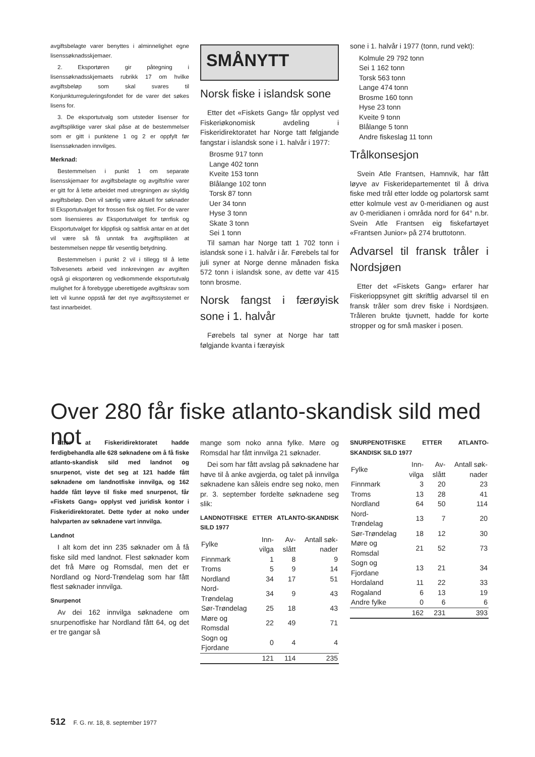avgiftsbelagte varer benyttes i alminnelighet egne lisenssøknadsskjemaer.
2. Eksportøren gir påtegning i lisenssøknadsskjemaets rubrikk 17 om hvilke avgiftsbeløp som skal svares til Konjunkturreguleringsfondet for de varer det søkes lisens for.
3. De eksportutvalg som utsteder lisenser for avgiftspliktige varer skal påse at de bestemmelser som er gitt i punktene 1 og 2 er oppfylt før lisenssøknaden innvilges.
Merknad:
Bestemmelsen i punkt 1 om separate lisensskjemaer for avgiftsbelagte og avgiftsfrie varer er gitt for å lette arbeidet med utregningen av skyldig avgiftsbeløp. Den vil særlig være aktuell for søknader til Eksportutvalget for frossen fisk og filet. For de varer som lisensieres av Eksportutvalget for tørrfisk og Eksportutvalget for klippfisk og saltfisk antar en at det vil være så få unntak fra avgiftsplikten at bestemmelsen neppe får vesentlig betydning.
Bestemmelsen i punkt 2 vil i tillegg til å lette Tollvesenets arbeid ved innkrevingen av avgiften også gi eksportøren og vedkommende eksportutvalg mulighet for å forebygge uberettigede avgiftskrav som lett vil kunne oppstå før det nye avgiftssystemet er fast innarbeidet.
SMÅNYTT
Norsk fiske i islandsk sone
Etter det «Fiskets Gang» får opplyst ved Fiskeriøkonomisk avdeling i Fiskeridirektoratet har Norge tatt følgjande fangstar i islandsk sone i 1. halvår i 1977:
Brosme 917 tonn
Lange 402 tonn
Kveite 153 tonn
Blålange 102 tonn
Torsk 87 tonn
Uer 34 tonn
Hyse 3 tonn
Skate 3 tonn
Sei 1 tonn
Til saman har Norge tatt 1 702 tonn i islandsk sone i 1. halvår i år. Førebels tal for juli syner at Norge denne månaden fiska 572 tonn i islandsk sone, av dette var 415 tonn brosme.
Norsk fangst i færøyisk sone i 1. halvår
Førebels tal syner at Norge har tatt følgjande kvanta i færøyisk
sone i 1. halvår i 1977 (tonn, rund vekt):
Kolmule 29 792 tonn
Sei 1 162 tonn
Torsk 563 tonn
Lange 474 tonn
Brosme 160 tonn
Hyse 23 tonn
Kveite 9 tonn
Blålange 5 tonn
Andre fiskeslag 11 tonn
Trålkonsesjon
Svein Atle Frantsen, Hamnvik, har fått løyve av Fiskeridepartementet til å driva fiske med trål etter lodde og polartorsk samt etter kolmule vest av 0-meridianen og aust av 0-meridianen i områda nord for 64° n.br. Svein Atle Frantsen eig fiskefartøyet «Frantsen Junior» på 274 bruttotonn.
Advarsel til fransk tråler i Nordsjøen
Etter det «Fiskets Gang» erfarer har Fiskerioppsynet gitt skriftlig advarsel til en fransk tråler som drev fiske i Nordsjøen. Tråleren brukte tjuvnett, hadde for korte stropper og for små masker i posen.
Over 280 får fiske atlanto-skandisk sild med not
Etter at Fiskeridirektoratet hadde ferdigbehandla alle 628 søknadene om å få fiske atlanto-skandisk sild med landnot og snurpenot, viste det seg at 121 hadde fått søknadene om landnotfiske innvilga, og 162 hadde fått løyve til fiske med snurpenot, får «Fiskets Gang» opplyst ved juridisk kontor i Fiskeridirektoratet. Dette tyder at noko under halvparten av søknadene vart innvilga.
Landnot
I alt kom det inn 235 søknader om å få fiske sild med landnot. Flest søknader kom det frå Møre og Romsdal, men det er Nordland og Nord-Trøndelag som har fått flest søknader innvilga.
Snurpenot
Av dei 162 innvilga søknadene om snurpenotfiske har Nordland fått 64, og det er tre gangar så
mange som noko anna fylke. Møre og Romsdal har fått innvilga 21 søknader.
Dei som har fått avslag på søknadene har høve til å anke avgjerda, og talet på innvilga søknadene kan såleis endre seg noko, men pr. 3. september fordelte søknadene seg slik:
LANDNOTFISKE ETTER ATLANTO-SKANDISK SILD 1977
| Fylke | Inn-vilga | Av-slått | Antall søk-nader |
| --- | --- | --- | --- |
| Finnmark | 1 | 8 | 9 |
| Troms | 5 | 9 | 14 |
| Nordland | 34 | 17 | 51 |
| Nord-Trøndelag | 34 | 9 | 43 |
| Sør-Trøndelag | 25 | 18 | 43 |
| Møre og Romsdal | 22 | 49 | 71 |
| Sogn og Fjordane | 0 | 4 | 4 |
| | 121 | 114 | 235 |
SNURPENOTFISKE ETTER ATLANTO-SKANDISK SILD 1977
| Fylke | Inn-vilga | Av-slått | Antall søk-nader |
| --- | --- | --- | --- |
| Finnmark | 3 | 20 | 23 |
| Troms | 13 | 28 | 41 |
| Nordland | 64 | 50 | 114 |
| Nord-Trøndelag | 13 | 7 | 20 |
| Sør-Trøndelag | 18 | 12 | 30 |
| Møre og Romsdal | 21 | 52 | 73 |
| Sogn og Fjordane | 13 | 21 | 34 |
| Hordaland | 11 | 22 | 33 |
| Rogaland | 6 | 13 | 19 |
| Andre fylke | 0 | 6 | 6 |
| | 162 | 231 | 393 |
512 F. G. nr. 18, 8. september 1977